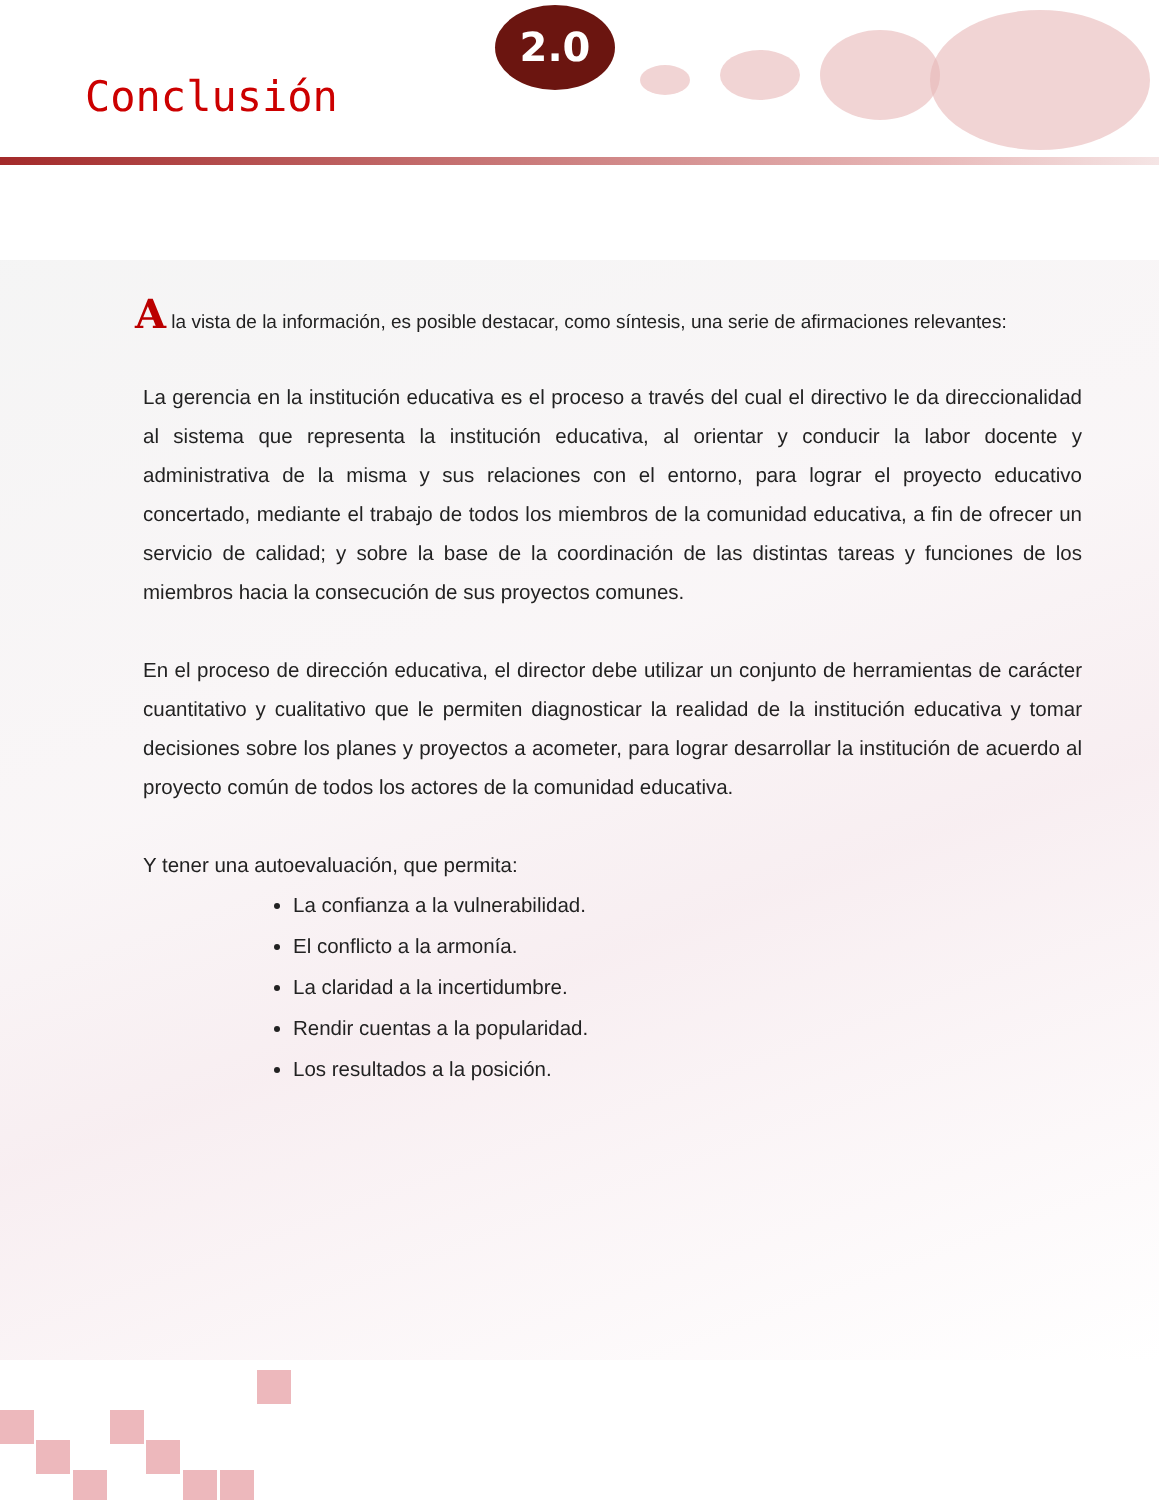2.0
Conclusión
A la vista de la información, es posible destacar, como síntesis, una serie de afirmaciones relevantes:
La gerencia en la institución educativa es el proceso a través del cual el directivo le da direccionalidad al sistema que representa la institución educativa, al orientar y conducir la labor docente y administrativa de la misma y sus relaciones con el entorno, para lograr el proyecto educativo concertado, mediante el trabajo de todos los miembros de la comunidad educativa, a fin de ofrecer un servicio de calidad; y sobre la base de la coordinación de las distintas tareas y funciones de los miembros hacia la consecución de sus proyectos comunes.
En el proceso de dirección educativa, el director debe utilizar un conjunto de herramientas de carácter cuantitativo y cualitativo que le permiten diagnosticar la realidad de la institución educativa y tomar decisiones sobre los planes y proyectos a acometer, para lograr desarrollar la institución de acuerdo al proyecto común de todos los actores de la comunidad educativa.
Y tener una autoevaluación, que permita:
La confianza a la vulnerabilidad.
El conflicto a la armonía.
La claridad a la incertidumbre.
Rendir cuentas a la popularidad.
Los resultados a la posición.